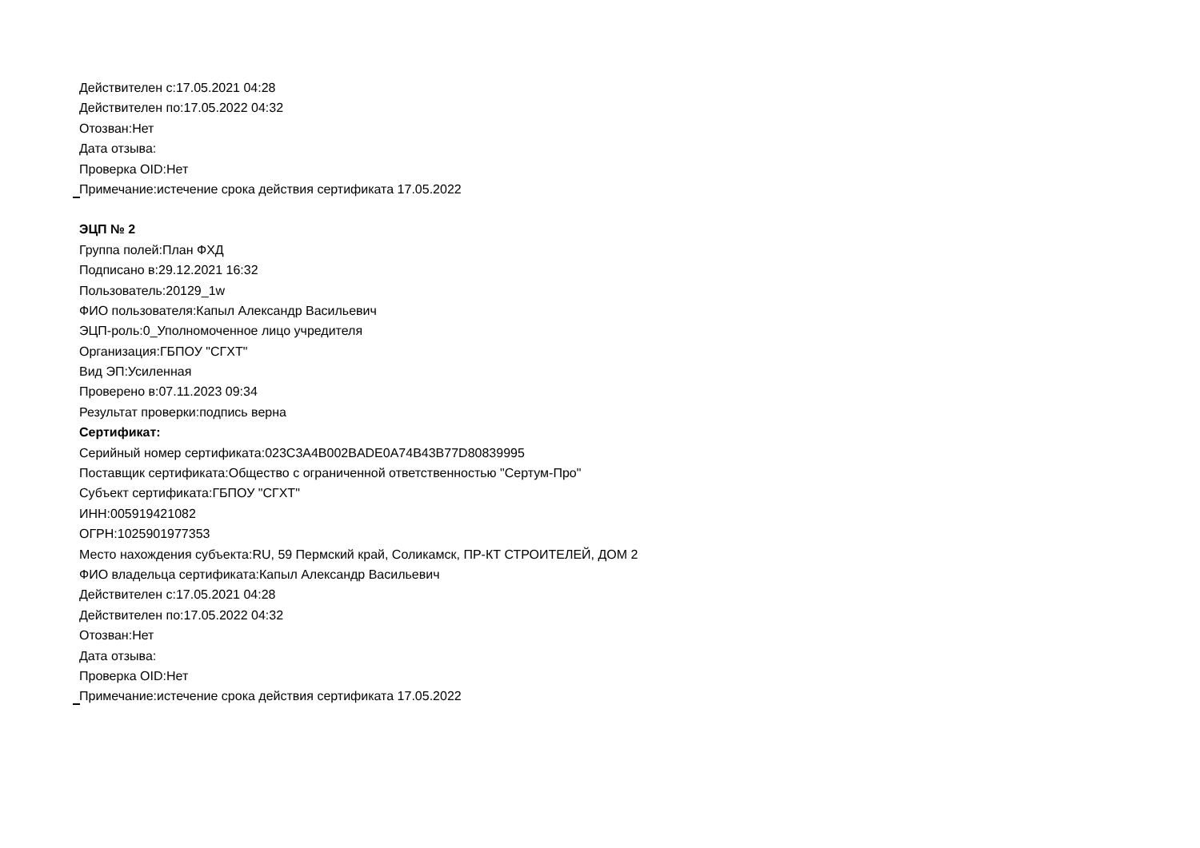Действителен с:17.05.2021 04:28
Действителен по:17.05.2022 04:32
Отозван:Нет
Дата отзыва:
Проверка OID:Нет
Примечание:истечение срока действия сертификата 17.05.2022
ЭЦП № 2
Группа полей:План ФХД
Подписано в:29.12.2021 16:32
Пользователь:20129_1w
ФИО пользователя:Капыл Александр Васильевич
ЭЦП-роль:0_Уполномоченное лицо учредителя
Организация:ГБПОУ "СГХТ"
Вид ЭП:Усиленная
Проверено в:07.11.2023 09:34
Результат проверки:подпись верна
Сертификат:
Серийный номер сертификата:023C3A4B002BADE0A74B43B77D80839995
Поставщик сертификата:Общество с ограниченной ответственностью "Сертум-Про"
Субъект сертификата:ГБПОУ "СГХТ"
ИНН:005919421082
ОГРН:1025901977353
Место нахождения субъекта:RU, 59 Пермский край, Соликамск, ПР-КТ СТРОИТЕЛЕЙ, ДОМ 2
ФИО владельца сертификата:Капыл Александр Васильевич
Действителен с:17.05.2021 04:28
Действителен по:17.05.2022 04:32
Отозван:Нет
Дата отзыва:
Проверка OID:Нет
Примечание:истечение срока действия сертификата 17.05.2022